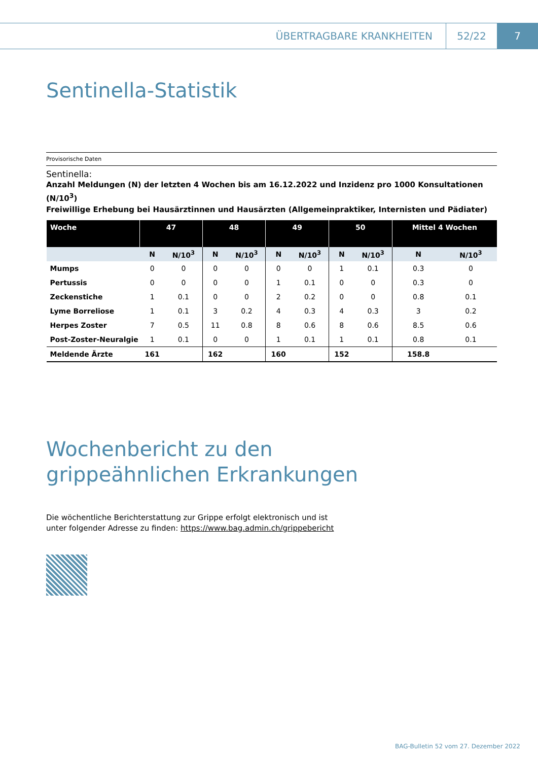ÜBERTRAGBARE KRANKHEITEN 52/22 7
Sentinella-Statistik
Provisorische Daten
Sentinella:
Anzahl Meldungen (N) der letzten 4 Wochen bis am 16.12.2022 und Inzidenz pro 1000 Konsultationen (N/10<sup>3</sup>)
Freiwillige Erhebung bei Hausärztinnen und Hausärzten (Allgemeinpraktiker, Internisten und Pädiater)
| Woche | 47 | | 48 | | 49 | | 50 | | Mittel 4 Wochen | |
| --- | --- | --- | --- | --- | --- | --- | --- | --- | --- | --- |
| | N | N/10<sup>3</sup> | N | N/10<sup>3</sup> | N | N/10<sup>3</sup> | N | N/10<sup>3</sup> | N | N/10<sup>3</sup> |
| Mumps | 0 | 0 | 0 | 0 | 0 | 0 | 1 | 0.1 | 0.3 | 0 |
| Pertussis | 0 | 0 | 0 | 0 | 1 | 0.1 | 0 | 0 | 0.3 | 0 |
| Zeckenstiche | 1 | 0.1 | 0 | 0 | 2 | 0.2 | 0 | 0 | 0.8 | 0.1 |
| Lyme Borreliose | 1 | 0.1 | 3 | 0.2 | 4 | 0.3 | 4 | 0.3 | 3 | 0.2 |
| Herpes Zoster | 7 | 0.5 | 11 | 0.8 | 8 | 0.6 | 8 | 0.6 | 8.5 | 0.6 |
| Post-Zoster-Neuralgie | 1 | 0.1 | 0 | 0 | 1 | 0.1 | 1 | 0.1 | 0.8 | 0.1 |
| Meldende Ärzte | 161 | | 162 | | 160 | | 152 | | 158.8 | |
Wochenbericht zu den
grippeähnlichen Erkrankungen
Die wöchentliche Berichterstattung zur Grippe erfolgt elektronisch und ist
unter folgender Adresse zu finden: https://www.bag.admin.ch/grippebericht
BAG-Bulletin 52 vom 27. Dezember 2022